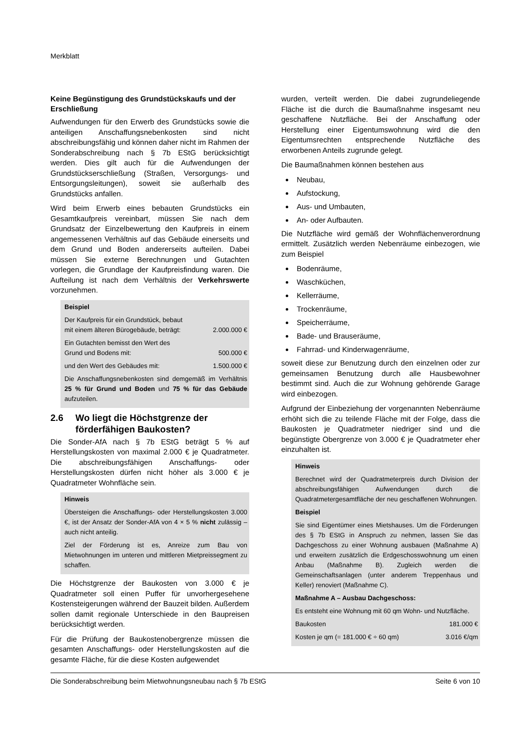Merkblatt
Keine Begünstigung des Grundstückskaufs und der Erschließung
Aufwendungen für den Erwerb des Grundstücks sowie die anteiligen Anschaffungsnebenkosten sind nicht abschreibungsfähig und können daher nicht im Rahmen der Sonderabschreibung nach § 7b EStG berücksichtigt werden. Dies gilt auch für die Aufwendungen der Grundstückserschließung (Straßen, Versorgungs- und Entsorgungsleitungen), soweit sie außerhalb des Grundstücks anfallen.
Wird beim Erwerb eines bebauten Grundstücks ein Gesamtkaufpreis vereinbart, müssen Sie nach dem Grundsatz der Einzelbewertung den Kaufpreis in einem angemessenen Verhältnis auf das Gebäude einerseits und dem Grund und Boden andererseits aufteilen. Dabei müssen Sie externe Berechnungen und Gutachten vorlegen, die Grundlage der Kaufpreisfindung waren. Die Aufteilung ist nach dem Verhältnis der Verkehrswerte vorzunehmen.
Beispiel
| Der Kaufpreis für ein Grundstück, bebaut mit einem älteren Bürogebäude, beträgt: | 2.000.000 € |
| Ein Gutachten bemisst den Wert des Grund und Bodens mit: | 500.000 € |
| und den Wert des Gebäudes mit: | 1.500.000 € |
Die Anschaffungsnebenkosten sind demgemäß im Verhältnis 25 % für Grund und Boden und 75 % für das Gebäude aufzuteilen.
2.6 Wo liegt die Höchstgrenze der förderfähigen Baukosten?
Die Sonder-AfA nach § 7b EStG beträgt 5 % auf Herstellungskosten von maximal 2.000 € je Quadratmeter. Die abschreibungsfähigen Anschaffungs- oder Herstellungskosten dürfen nicht höher als 3.000 € je Quadratmeter Wohnfläche sein.
Hinweis
Übersteigen die Anschaffungs- oder Herstellungskosten 3.000 €, ist der Ansatz der Sonder-AfA von 4 × 5 % nicht zulässig – auch nicht anteilig.
Ziel der Förderung ist es, Anreize zum Bau von Mietwohnungen im unteren und mittleren Mietpreissegment zu schaffen.
Die Höchstgrenze der Baukosten von 3.000 € je Quadratmeter soll einen Puffer für unvorhergesehene Kostensteigerungen während der Bauzeit bilden. Außerdem sollen damit regionale Unterschiede in den Baupreisen berücksichtigt werden.
Für die Prüfung der Baukostenobergrenze müssen die gesamten Anschaffungs- oder Herstellungskosten auf die gesamte Fläche, für die diese Kosten aufgewendet
wurden, verteilt werden. Die dabei zugrundeliegende Fläche ist die durch die Baumaßnahme insgesamt neu geschaffene Nutzfläche. Bei der Anschaffung oder Herstellung einer Eigentumswohnung wird die den Eigentumsrechten entsprechende Nutzfläche des erworbenen Anteils zugrunde gelegt.
Die Baumaßnahmen können bestehen aus
Neubau,
Aufstockung,
Aus- und Umbauten,
An- oder Aufbauten.
Die Nutzfläche wird gemäß der Wohnflächenverordnung ermittelt. Zusätzlich werden Nebenräume einbezogen, wie zum Beispiel
Bodenräume,
Waschküchen,
Kellerräume,
Trockenräume,
Speicherräume,
Bade- und Brauseräume,
Fahrrad- und Kinderwagenräume,
soweit diese zur Benutzung durch den einzelnen oder zur gemeinsamen Benutzung durch alle Hausbewohner bestimmt sind. Auch die zur Wohnung gehörende Garage wird einbezogen.
Aufgrund der Einbeziehung der vorgenannten Nebenräume erhöht sich die zu teilende Fläche mit der Folge, dass die Baukosten je Quadratmeter niedriger sind und die begünstigte Obergrenze von 3.000 € je Quadratmeter eher einzuhalten ist.
Hinweis
Berechnet wird der Quadratmeterpreis durch Division der abschreibungsfähigen Aufwendungen durch die Quadratmetergesamtfläche der neu geschaffenen Wohnungen.
Beispiel
Sie sind Eigentümer eines Mietshauses. Um die Förderungen des § 7b EStG in Anspruch zu nehmen, lassen Sie das Dachgeschoss zu einer Wohnung ausbauen (Maßnahme A) und erweitern zusätzlich die Erdgeschosswohnung um einen Anbau (Maßnahme B). Zugleich werden die Gemeinschaftsanlagen (unter anderem Treppenhaus und Keller) renoviert (Maßnahme C).
Maßnahme A – Ausbau Dachgeschoss:
Es entsteht eine Wohnung mit 60 qm Wohn- und Nutzfläche.
| Baukosten | 181.000 € |
| Kosten je qm (= 181.000 € ÷ 60 qm) | 3.016 €/qm |
Die Sonderabschreibung beim Mietwohnungsneubau nach § 7b EStG Seite 6 von 10